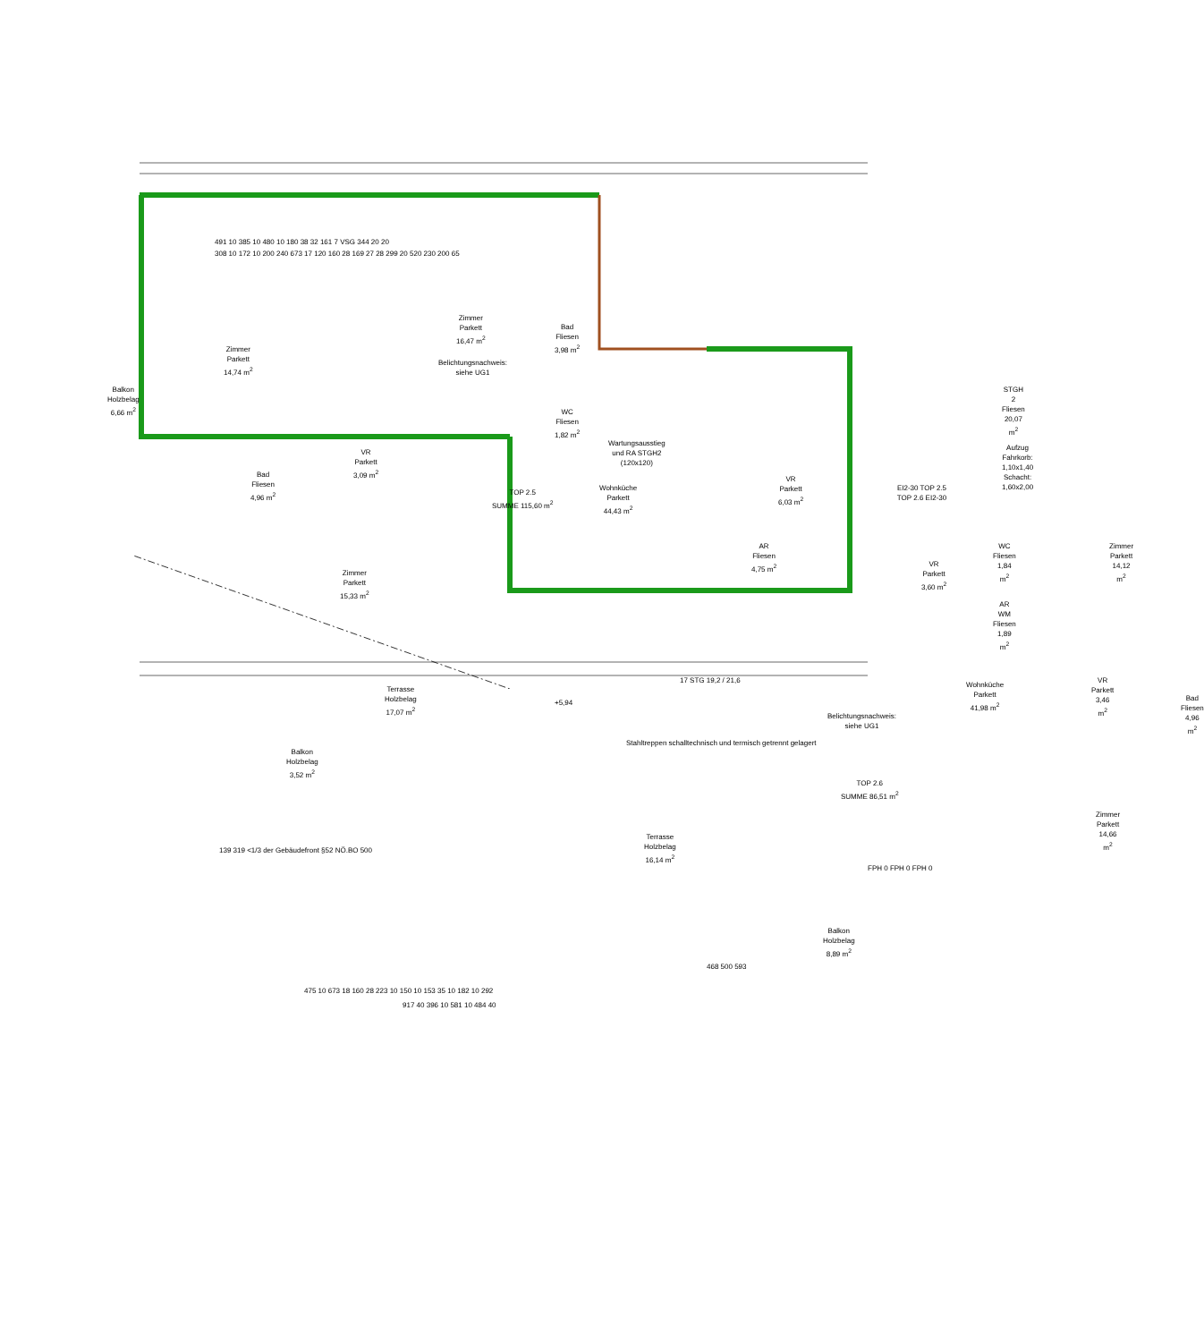491 10 385 10 480 10 180 38 32 161 7 VSG 344 20 20
308 10 172 10 200 240 673 17 120 160 28 169 27 28 299 20 520 230 200 65
Zimmer
Parkett
14,74 m<sup>2</sup>
Balkon
Holzbelag
6,66 m<sup>2</sup>
Belichtungsnachweis:
siehe UG1
Zimmer
Parkett
16,47 m<sup>2</sup>
Bad
Fliesen
3,98 m<sup>2</sup>
WC
Fliesen
1,82 m<sup>2</sup>
Wartungsausstieg
und RA STGH2
(120x120)
STGH 2
Fliesen
20,07 m<sup>2</sup>
Aufzug
Fahrkorb: 1,10x1,40
Schacht: 1,60x2,00
Bad
Fliesen
4,96 m<sup>2</sup>
VR
Parkett
3,09 m<sup>2</sup>
TOP 2.5
SUMME 115,60 m<sup>2</sup>
Wohnküche
Parkett
44,43 m<sup>2</sup>
VR
Parkett
6,03 m<sup>2</sup>
EI2-30 TOP 2.5 TOP 2.6 EI2-30
Zimmer
Parkett
15,33 m<sup>2</sup>
AR
Fliesen
4,75 m<sup>2</sup>
VR
Parkett
3,60 m<sup>2</sup>
WC
Fliesen
1,84 m<sup>2</sup>
AR WM
Fliesen
1,89 m<sup>2</sup>
Zimmer
Parkett
14,12 m<sup>2</sup>
Terrasse
Holzbelag
17,07 m<sup>2</sup>
+5,94
17 STG 19,2 / 21,6
Wohnküche
Parkett
41,98 m<sup>2</sup>
VR
Parkett
3,46 m<sup>2</sup>
Bad
Fliesen
4,96 m<sup>2</sup>
Belichtungsnachweis:
siehe UG1
Balkon
Holzbelag
3,52 m<sup>2</sup>
Stahltreppen schalltechnisch und termisch getrennt gelagert
TOP 2.6
SUMME 86,51 m<sup>2</sup>
Zimmer
Parkett
14,66 m<sup>2</sup>
Terrasse
Holzbelag
16,14 m<sup>2</sup>
139 319 <1/3 der Gebäudefront §52 NÖ.BO 500
FPH 0 FPH 0 FPH 0
Balkon
Holzbelag
8,89 m<sup>2</sup>
468 500 593
475 10 673 18 160 28 223 10 150 10 153 35 10 182 10 292
917 40 396 10 581 10 484 40